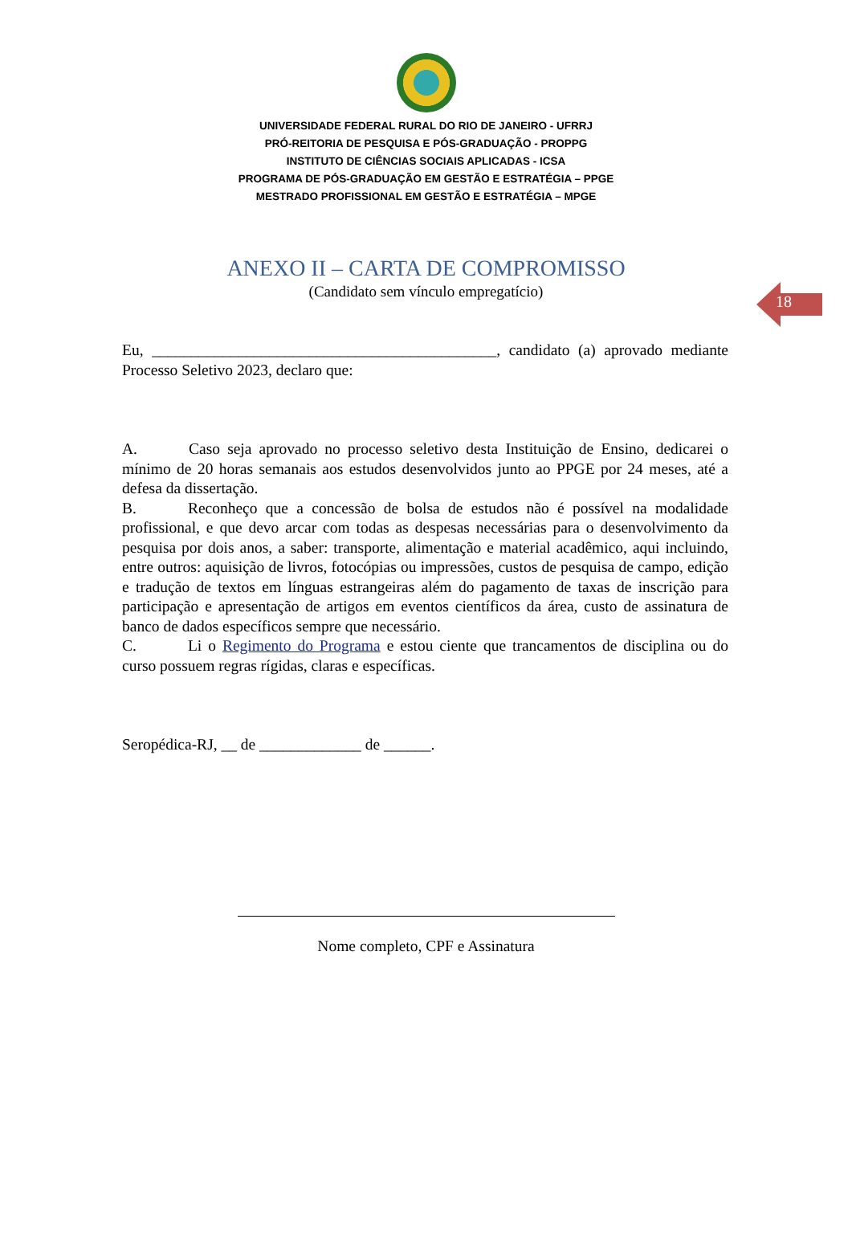UNIVERSIDADE FEDERAL RURAL DO RIO DE JANEIRO - UFRRJ
PRÓ-REITORIA DE PESQUISA E PÓS-GRADUAÇÃO - PROPPG
INSTITUTO DE CIÊNCIAS SOCIAIS APLICADAS - ICSA
PROGRAMA DE PÓS-GRADUAÇÃO EM GESTÃO E ESTRATÉGIA – PPGE
MESTRADO PROFISSIONAL EM GESTÃO E ESTRATÉGIA – MPGE
18
ANEXO II – CARTA DE COMPROMISSO
(Candidato sem vínculo empregatício)
Eu, ____________________________________________, candidato (a) aprovado mediante Processo Seletivo 2023, declaro que:
A. Caso seja aprovado no processo seletivo desta Instituição de Ensino, dedicarei o mínimo de 20 horas semanais aos estudos desenvolvidos junto ao PPGE por 24 meses, até a defesa da dissertação.
B. Reconheço que a concessão de bolsa de estudos não é possível na modalidade profissional, e que devo arcar com todas as despesas necessárias para o desenvolvimento da pesquisa por dois anos, a saber: transporte, alimentação e material acadêmico, aqui incluindo, entre outros: aquisição de livros, fotocópias ou impressões, custos de pesquisa de campo, edição e tradução de textos em línguas estrangeiras além do pagamento de taxas de inscrição para participação e apresentação de artigos em eventos científicos da área, custo de assinatura de banco de dados específicos sempre que necessário.
C. Li o Regimento do Programa e estou ciente que trancamentos de disciplina ou do curso possuem regras rígidas, claras e específicas.
Seropédica-RJ, __ de _____________ de ______.
Nome completo, CPF e Assinatura